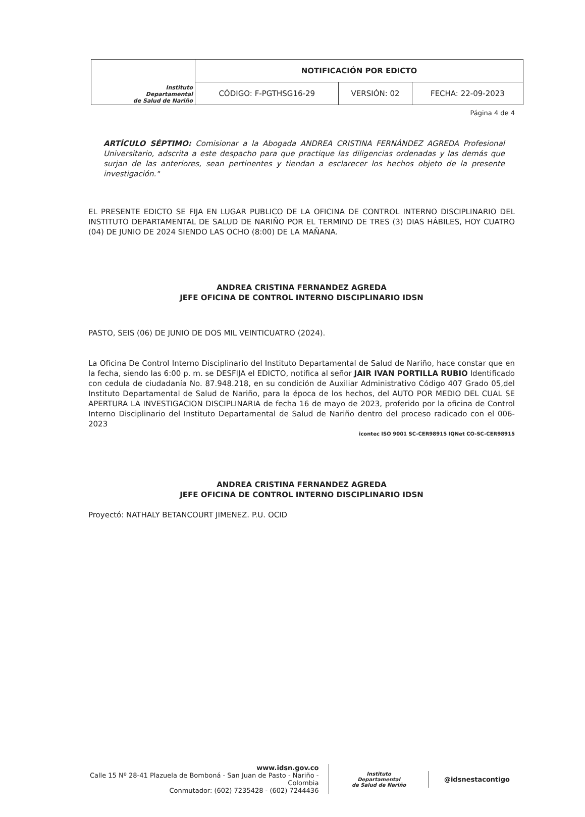| Instituto Departamental de Salud de Nariño | NOTIFICACIÓN POR EDICTO | | |
| | CÓDIGO: F-PGTHSG16-29 | VERSIÓN: 02 | FECHA: 22-09-2023 |
Página 4 de 4
ARTÍCULO SÉPTIMO: Comisionar a la Abogada ANDREA CRISTINA FERNÁNDEZ AGREDA Profesional Universitario, adscrita a este despacho para que practique las diligencias ordenadas y las demás que surjan de las anteriores, sean pertinentes y tiendan a esclarecer los hechos objeto de la presente investigación."
EL PRESENTE EDICTO SE FIJA EN LUGAR PUBLICO DE LA OFICINA DE CONTROL INTERNO DISCIPLINARIO DEL INSTITUTO DEPARTAMENTAL DE SALUD DE NARIÑO POR EL TERMINO DE TRES (3) DIAS HÁBILES, HOY CUATRO (04) DE JUNIO DE 2024 SIENDO LAS OCHO (8:00) DE LA MAÑANA.
ANDREA CRISTINA FERNANDEZ AGREDA
JEFE OFICINA DE CONTROL INTERNO DISCIPLINARIO IDSN
PASTO, SEIS (06) DE JUNIO DE DOS MIL VEINTICUATRO (2024).
La Oficina De Control Interno Disciplinario del Instituto Departamental de Salud de Nariño, hace constar que en la fecha, siendo las 6:00 p. m. se DESFIJA el EDICTO, notifica al señor JAIR IVAN PORTILLA RUBIO Identificado con cedula de ciudadanía No. 87.948.218, en su condición de Auxiliar Administrativo Código 407 Grado 05,del Instituto Departamental de Salud de Nariño, para la época de los hechos, del AUTO POR MEDIO DEL CUAL SE APERTURA LA INVESTIGACION DISCIPLINARIA de fecha 16 de mayo de 2023, proferido por la oficina de Control Interno Disciplinario del Instituto Departamental de Salud de Nariño dentro del proceso radicado con el 006-2023
icontec ISO 9001 SC-CER98915 IQNet CO-SC-CER98915
ANDREA CRISTINA FERNANDEZ AGREDA
JEFE OFICINA DE CONTROL INTERNO DISCIPLINARIO IDSN
Proyectó: NATHALY BETANCOURT JIMENEZ. P.U. OCID
www.idsn.gov.co
Calle 15 Nº 28-41 Plazuela de Bomboná - San Juan de Pasto - Nariño - Colombia
Conmutador: (602) 7235428 - (602) 7244436
Instituto
Departamental
de Salud de Nariño
@idsnestacontigo